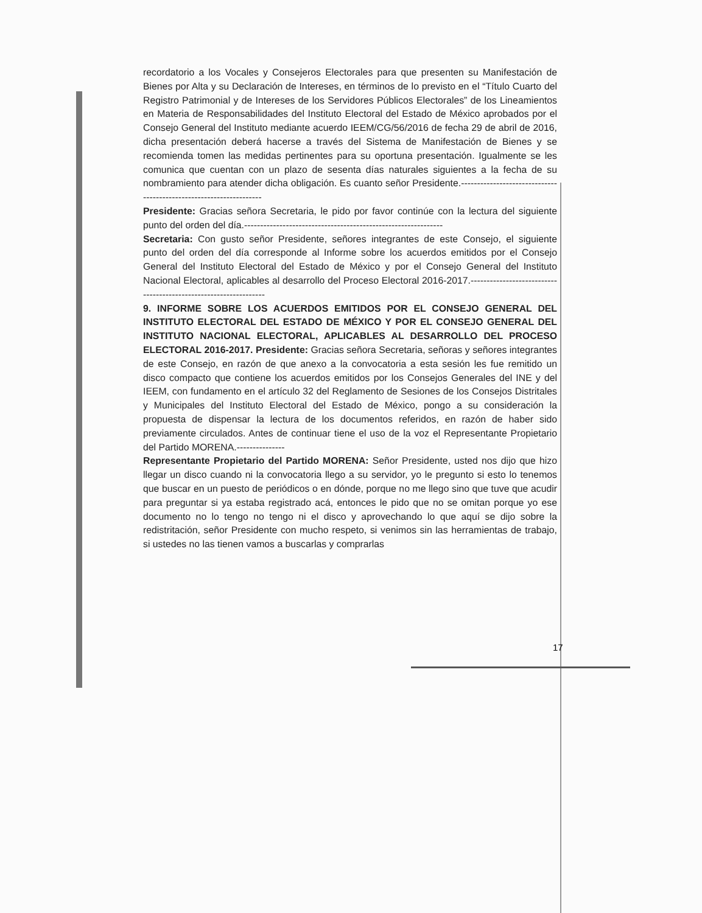recordatorio a los Vocales y Consejeros Electorales para que presenten su Manifestación de Bienes por Alta y su Declaración de Intereses, en términos de lo previsto en el “Título Cuarto del Registro Patrimonial y de Intereses de los Servidores Públicos Electorales” de los Lineamientos en Materia de Responsabilidades del Instituto Electoral del Estado de México aprobados por el Consejo General del Instituto mediante acuerdo IEEM/CG/56/2016 de fecha 29 de abril de 2016, dicha presentación deberá hacerse a través del Sistema de Manifestación de Bienes y se recomienda tomen las medidas pertinentes para su oportuna presentación. Igualmente se les comunica que cuentan con un plazo de sesenta días naturales siguientes a la fecha de su nombramiento para atender dicha obligación. Es cuanto señor Presidente.-------------------------------------------------------------------
Presidente: Gracias señora Secretaria, le pido por favor continúe con la lectura del siguiente punto del orden del día.--------------------------------------------------------------
Secretaria: Con gusto señor Presidente, señores integrantes de este Consejo, el siguiente punto del orden del día corresponde al Informe sobre los acuerdos emitidos por el Consejo General del Instituto Electoral del Estado de México y por el Consejo General del Instituto Nacional Electoral, aplicables al desarrollo del Proceso Electoral 2016-2017.-----------------------------------------------------------------
9. INFORME SOBRE LOS ACUERDOS EMITIDOS POR EL CONSEJO GENERAL DEL INSTITUTO ELECTORAL DEL ESTADO DE MÉXICO Y POR EL CONSEJO GENERAL DEL INSTITUTO NACIONAL ELECTORAL, APLICABLES AL DESARROLLO DEL PROCESO ELECTORAL 2016-2017. Presidente: Gracias señora Secretaria, señoras y señores integrantes de este Consejo, en razón de que anexo a la convocatoria a esta sesión les fue remitido un disco compacto que contiene los acuerdos emitidos por los Consejos Generales del INE y del IEEM, con fundamento en el artículo 32 del Reglamento de Sesiones de los Consejos Distritales y Municipales del Instituto Electoral del Estado de México, pongo a su consideración la propuesta de dispensar la lectura de los documentos referidos, en razón de haber sido previamente circulados. Antes de continuar tiene el uso de la voz el Representante Propietario del Partido MORENA.---------------
Representante Propietario del Partido MORENA: Señor Presidente, usted nos dijo que hizo llegar un disco cuando ni la convocatoria llego a su servidor, yo le pregunto si esto lo tenemos que buscar en un puesto de periódicos o en dónde, porque no me llego sino que tuve que acudir para preguntar si ya estaba registrado acá, entonces le pido que no se omitan porque yo ese documento no lo tengo no tengo ni el disco y aprovechando lo que aquí se dijo sobre la redistritación, señor Presidente con mucho respeto, si venimos sin las herramientas de trabajo, si ustedes no las tienen vamos a buscarlas y comprarlas
17